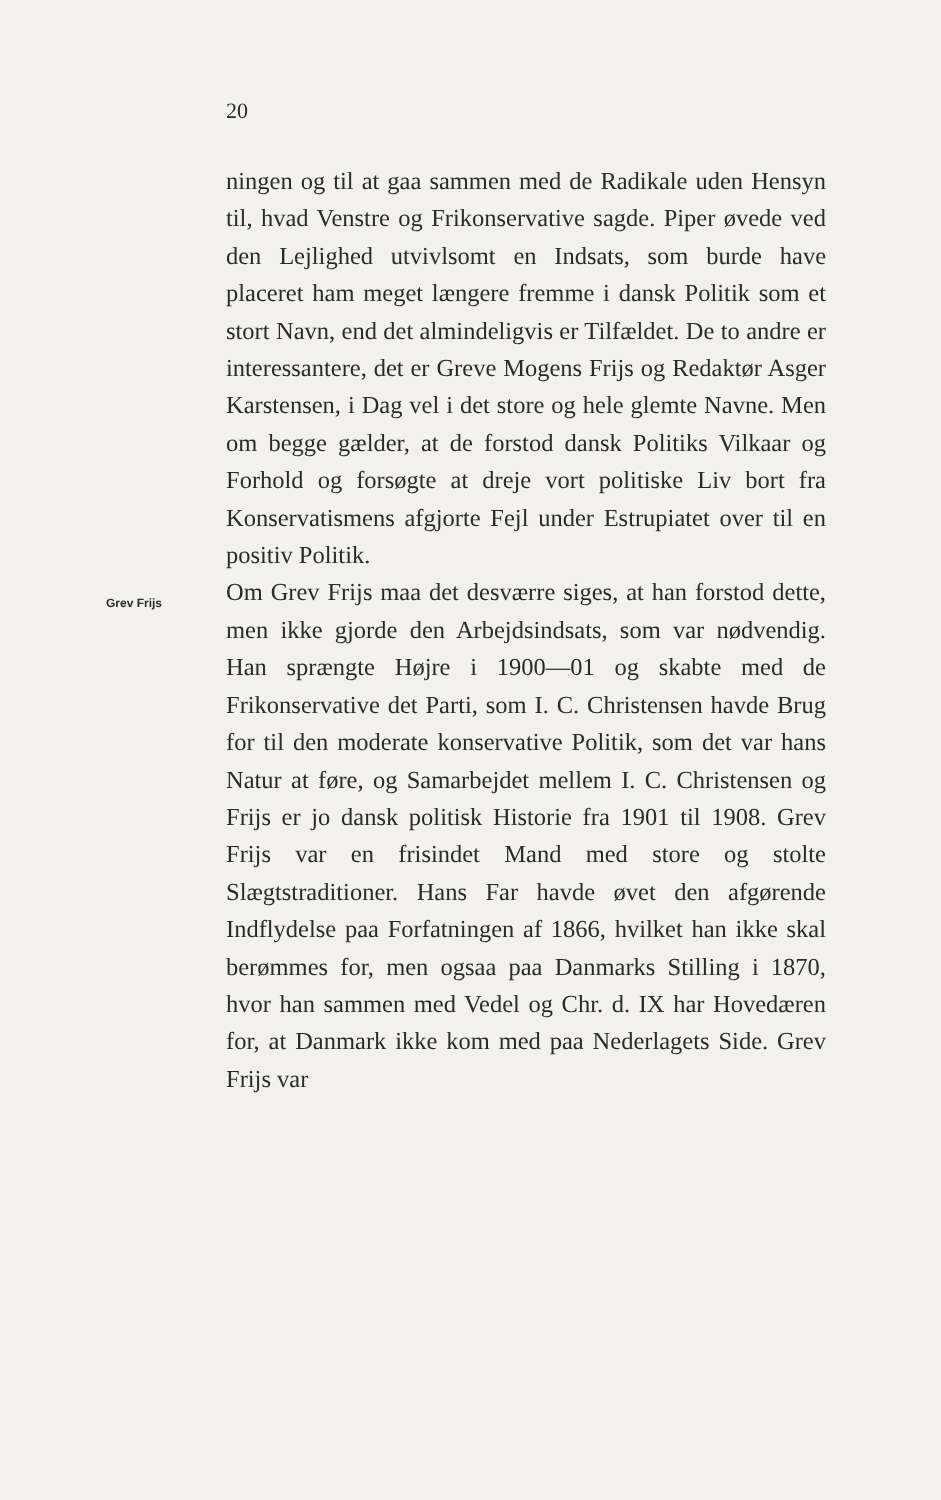20
ningen og til at gaa sammen med de Radikale uden Hensyn til, hvad Venstre og Frikonservative sagde. Piper øvede ved den Lejlighed utvivlsomt en Indsats, som burde have placeret ham meget længere fremme i dansk Politik som et stort Navn, end det almindeligvis er Tilfældet. De to andre er interessantere, det er Greve Mogens Frijs og Redaktør Asger Karstensen, i Dag vel i det store og hele glemte Navne. Men om begge gælder, at de forstod dansk Politiks Vilkaar og Forhold og forsøgte at dreje vort politiske Liv bort fra Konservatismens afgjorte Fejl under Estrupiatet over til en positiv Politik.
Grev Frijs
Om Grev Frijs maa det desværre siges, at han forstod dette, men ikke gjorde den Arbejdsindsats, som var nødvendig. Han sprængte Højre i 1900—01 og skabte med de Frikonservative det Parti, som I. C. Christensen havde Brug for til den moderate konservative Politik, som det var hans Natur at føre, og Samarbejdet mellem I. C. Christensen og Frijs er jo dansk politisk Historie fra 1901 til 1908. Grev Frijs var en frisindet Mand med store og stolte Slægtstraditioner. Hans Far havde øvet den afgørende Indflydelse paa Forfatningen af 1866, hvilket han ikke skal berømmes for, men ogsaa paa Danmarks Stilling i 1870, hvor han sammen med Vedel og Chr. d. IX har Hovedæren for, at Danmark ikke kom med paa Nederlagets Side. Grev Frijs var